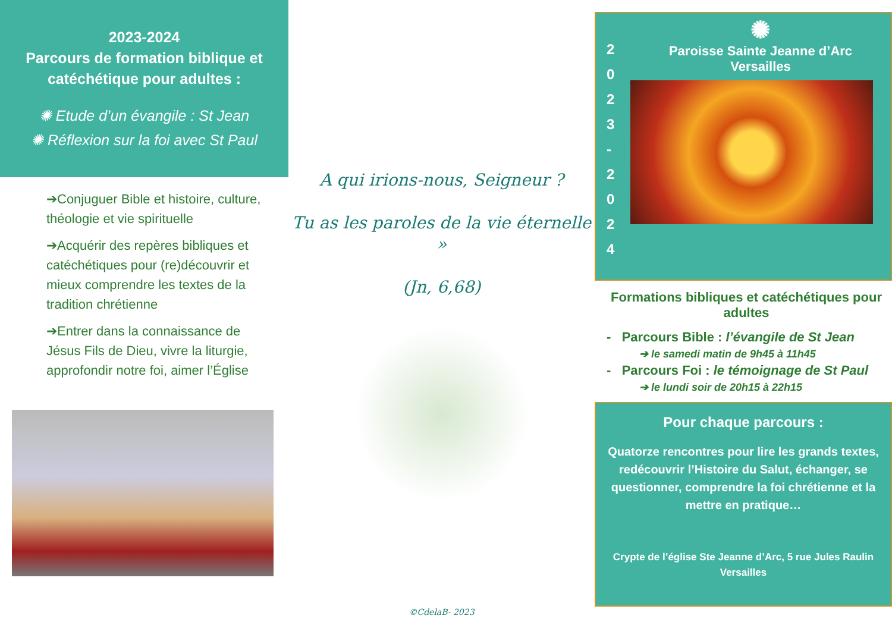2023-2024
Parcours de formation biblique et catéchétique pour adultes :
✺ Etude d’un évangile : St Jean
✺ Réflexion sur la foi avec St Paul
➔Conjuguer Bible et histoire, culture, théologie et vie spirituelle
➔Acquérir des repères bibliques et catéchétiques pour (re)découvrir et mieux comprendre les textes de la tradition chrétienne
➔Entrer dans la connaissance de Jésus Fils de Dieu, vivre la liturgie, approfondir notre foi, aimer l’Église
A qui irions-nous, Seigneur ?
Tu as les paroles de la vie éternelle »
(Jn, 6,68)
©CdelaB- 2023
2
0
2
3
-
2
0
2
4
✺
Paroisse Sainte Jeanne d’Arc
Versailles
Formations bibliques et catéchétiques pour adultes
- Parcours Bible : l’évangile de St Jean
➔ le samedi matin de 9h45 à 11h45
- Parcours Foi : le témoignage de St Paul
➔ le lundi soir de 20h15 à 22h15
Pour chaque parcours :
Quatorze rencontres pour lire les grands textes, redécouvrir l’Histoire du Salut, échanger, se questionner, comprendre la foi chrétienne et la mettre en pratique…
Crypte de l’église Ste Jeanne d’Arc, 5 rue Jules Raulin
Versailles